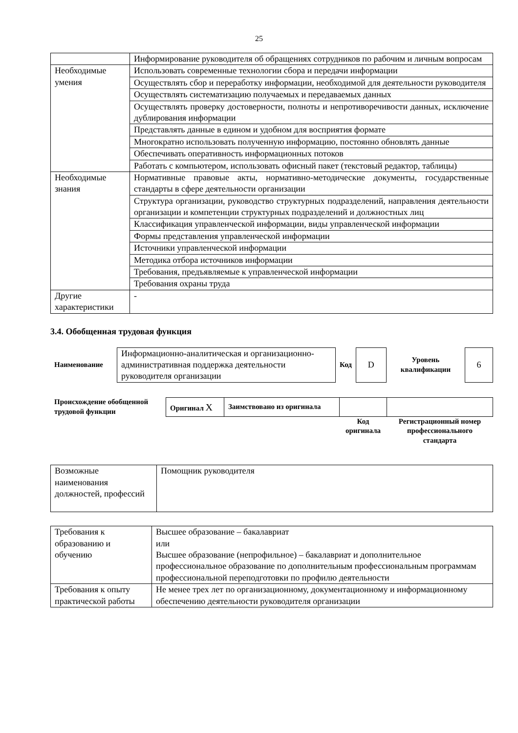25
| | Информирование руководителя об обращениях сотрудников по рабочим и личным вопросам |
| Необходимые умения | Использовать современные технологии сбора и передачи информации |
| | Осуществлять сбор и переработку информации, необходимой для деятельности руководителя |
| | Осуществлять систематизацию получаемых и передаваемых данных |
| | Осуществлять проверку достоверности, полноты и непротиворечивости данных, исключение дублирования информации |
| | Представлять данные в едином и удобном для восприятия формате |
| | Многократно использовать полученную информацию, постоянно обновлять данные |
| | Обеспечивать оперативность информационных потоков |
| | Работать с компьютером, использовать офисный пакет (текстовый редактор, таблицы) |
| Необходимые знания | Нормативные правовые акты, нормативно-методические документы, государственные стандарты в сфере деятельности организации |
| | Структура организации, руководство структурных подразделений, направления деятельности организации и компетенции структурных подразделений и должностных лиц |
| | Классификация управленческой информации, виды управленческой информации |
| | Формы представления управленческой информации |
| | Источники управленческой информации |
| | Методика отбора источников информации |
| | Требования, предъявляемые к управленческой информации |
| | Требования охраны труда |
| Другие характеристики | - |
3.4. Обобщенная трудовая функция
| Наименование | Информационно-аналитическая и организационно-административная поддержка деятельности руководителя организации | Код | D | Уровень квалификации | 6 |
| Происхождение обобщенной трудовой функции | Оригинал X | Заимствовано из оригинала | | |
| | | | Код оригинала | Регистрационный номер профессионального стандарта |
| Возможные наименования должностей, профессий | Помощник руководителя |
| Требования к образованию и обучению | Высшее образование – бакалавриат или Высшее образование (непрофильное) – бакалавриат и дополнительное профессиональное образование по дополнительным профессиональным программам профессиональной переподготовки по профилю деятельности |
| Требования к опыту практической работы | Не менее трех лет по организационному, документационному и информационному обеспечению деятельности руководителя организации |